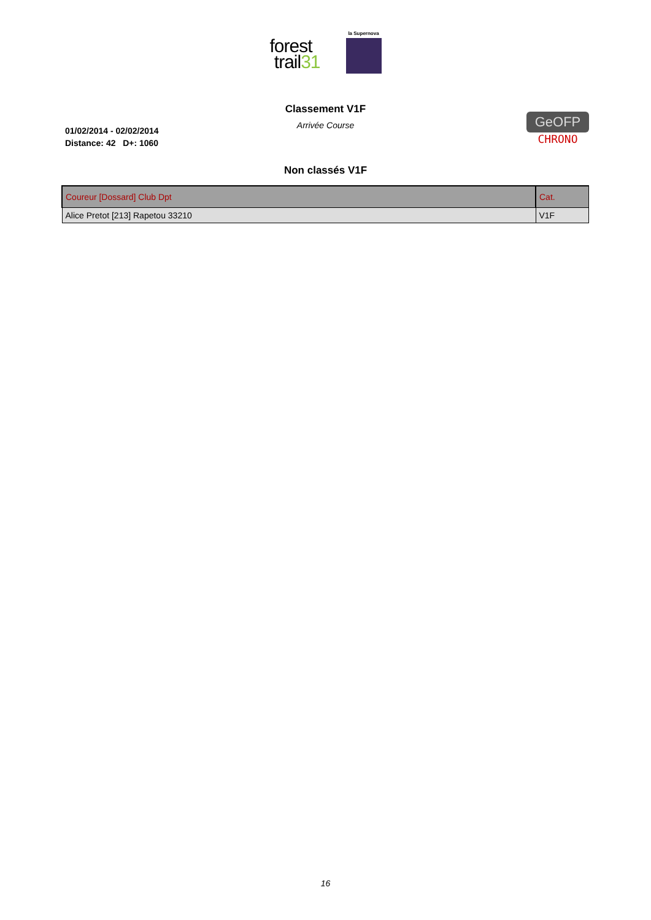forest
trail31
la Supernova
Classement V1F
Arrivée Course
01/02/2014 - 02/02/2014
Distance: 42 D+: 1060
GeOFP
CHRONO
Non classés V1F
| Coureur [Dossard] Club Dpt | Cat. |
| --- | --- |
| Alice Pretot [213] Rapetou 33210 | V1F |
16